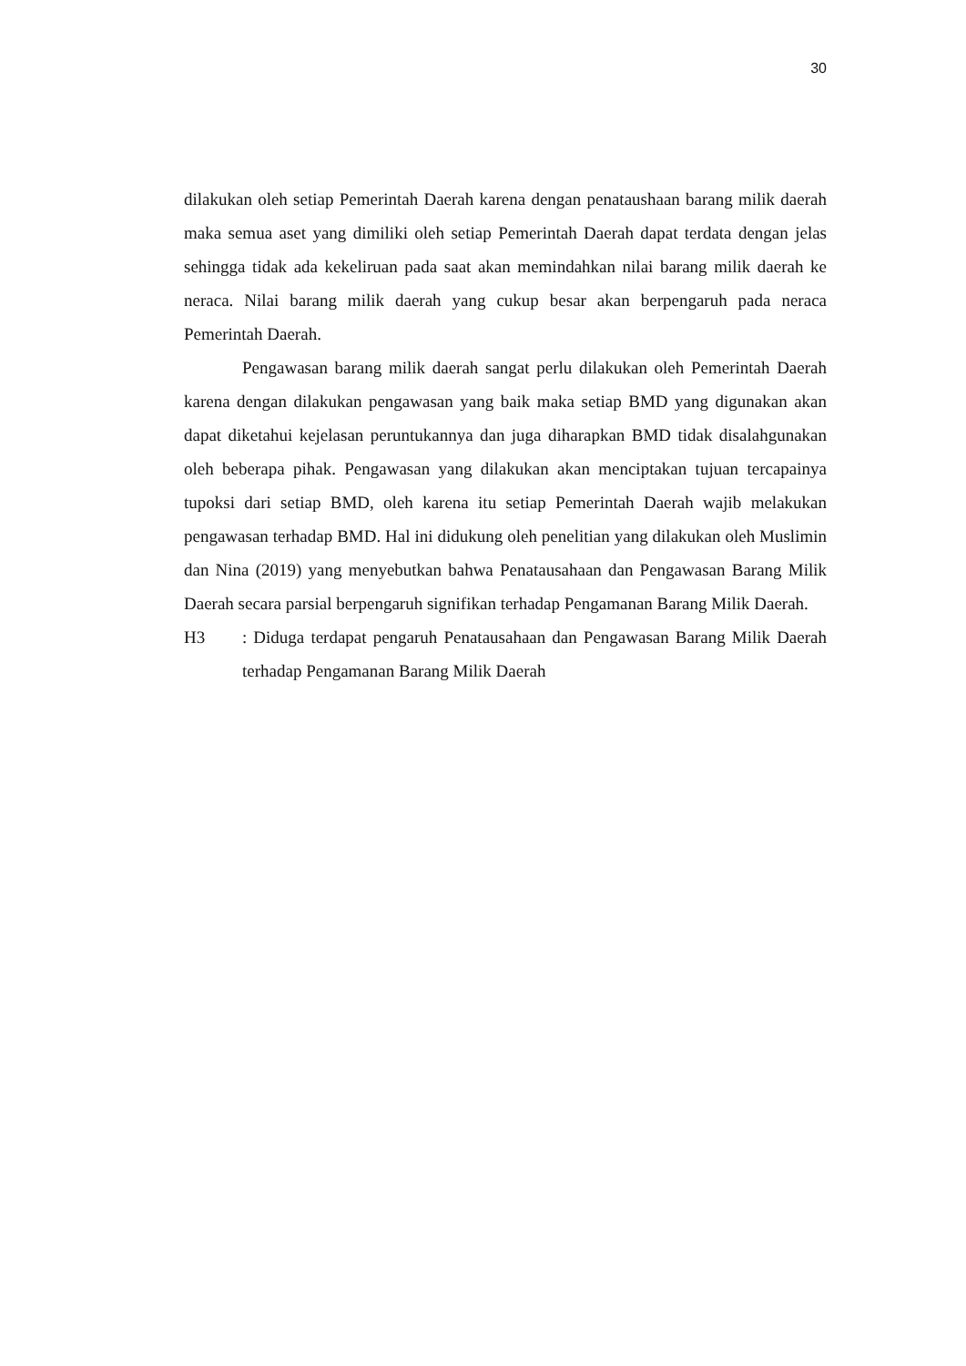30
dilakukan oleh setiap Pemerintah Daerah karena dengan penataushaan barang milik daerah maka semua aset yang dimiliki oleh setiap Pemerintah Daerah dapat terdata dengan jelas sehingga tidak ada kekeliruan pada saat akan memindahkan nilai barang milik daerah ke neraca. Nilai barang milik daerah yang cukup besar akan berpengaruh pada neraca Pemerintah Daerah.
Pengawasan barang milik daerah sangat perlu dilakukan oleh Pemerintah Daerah karena dengan dilakukan pengawasan yang baik maka setiap BMD yang digunakan akan dapat diketahui kejelasan peruntukannya dan juga diharapkan BMD tidak disalahgunakan oleh beberapa pihak. Pengawasan yang dilakukan akan menciptakan tujuan tercapainya tupoksi dari setiap BMD, oleh karena itu setiap Pemerintah Daerah wajib melakukan pengawasan terhadap BMD. Hal ini didukung oleh penelitian yang dilakukan oleh Muslimin dan Nina (2019) yang menyebutkan bahwa Penatausahaan dan Pengawasan Barang Milik Daerah secara parsial berpengaruh signifikan terhadap Pengamanan Barang Milik Daerah.
H3: Diduga terdapat pengaruh Penatausahaan dan Pengawasan Barang Milik Daerah terhadap Pengamanan Barang Milik Daerah